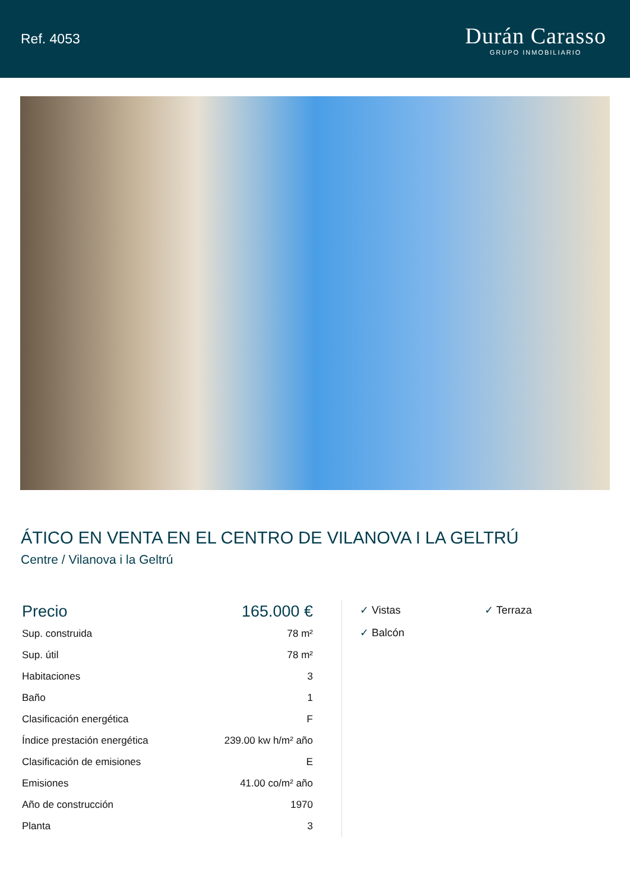Ref. 4053
Durán Carasso
GRUPO INMOBILIARIO
ÁTICO EN VENTA EN EL CENTRO DE VILANOVA I LA GELTRÚ
Centre / Vilanova i la Geltrú
| Precio | 165.000 € |
| --- | --- |
| Sup. construida | 78 m² |
| Sup. útil | 78 m² |
| Habitaciones | 3 |
| Baño | 1 |
| Clasificación energética | F |
| Índice prestación energética | 239.00 kw h/m² año |
| Clasificación de emisiones | E |
| Emisiones | 41.00 co/m² año |
| Año de construcción | 1970 |
| Planta | 3 |
✓ Vistas
✓ Terraza
✓ Balcón